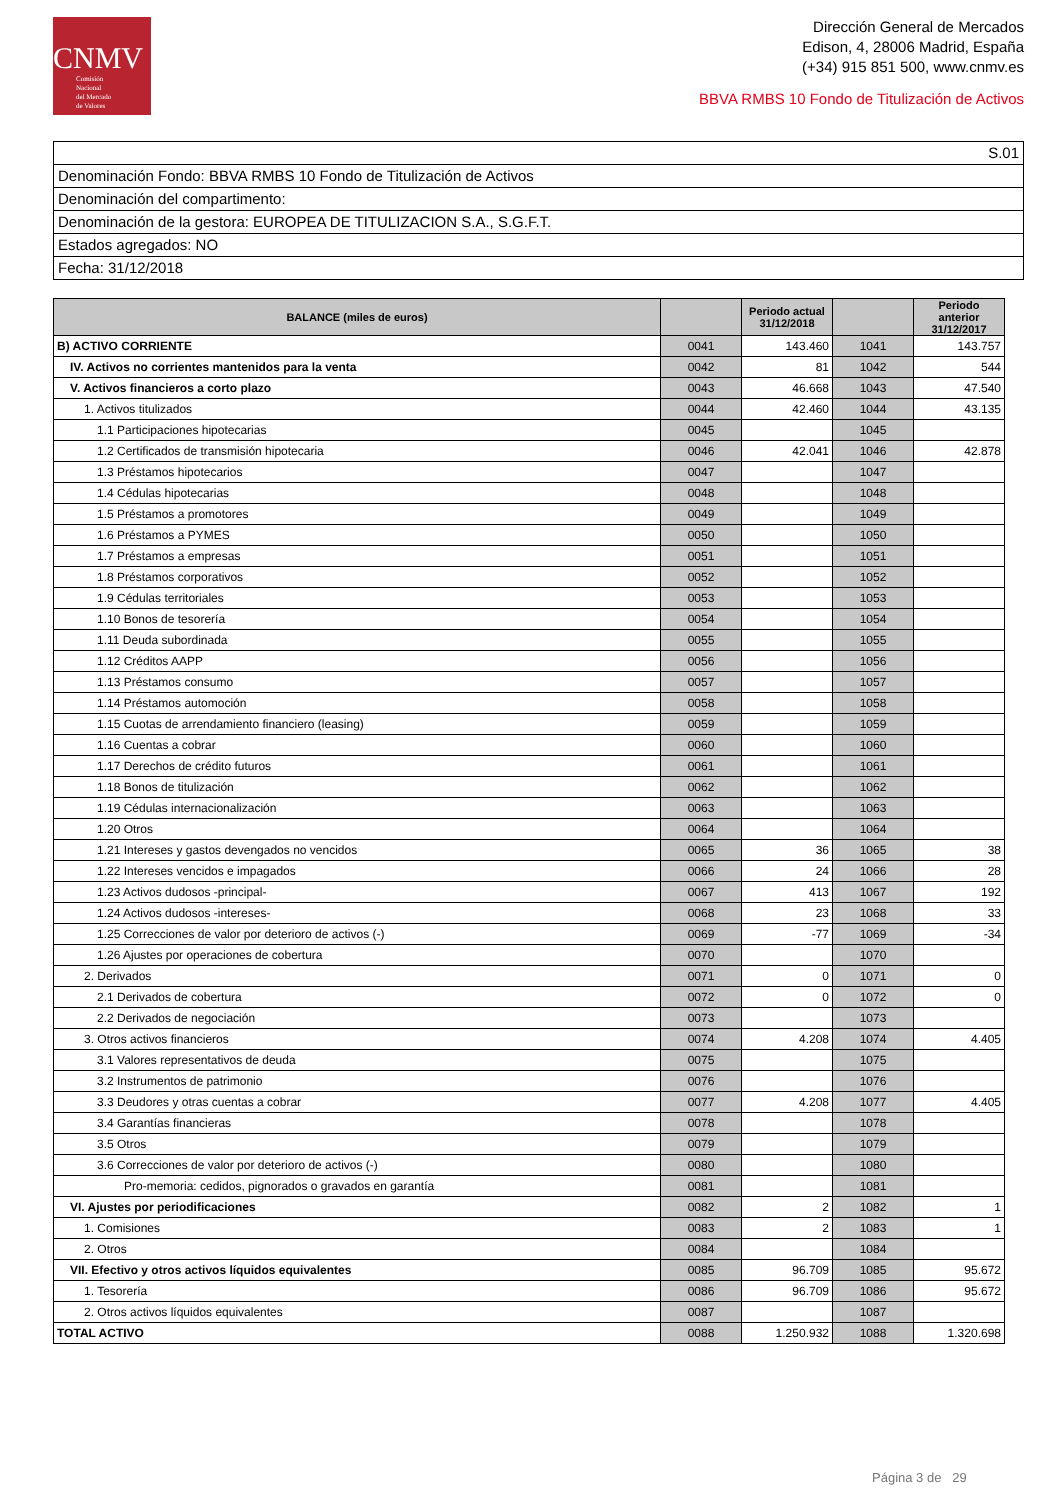CNMV
Comisión
Nacional
del Mercado
de Valores
Dirección General de Mercados
Edison, 4, 28006 Madrid, España
(+34) 915 851 500, www.cnmv.es
BBVA RMBS 10 Fondo de Titulización de Activos
S.01
Denominación Fondo: BBVA RMBS 10 Fondo de Titulización de Activos
Denominación del compartimento:
Denominación de la gestora: EUROPEA DE TITULIZACION S.A., S.G.F.T.
Estados agregados: NO
Fecha: 31/12/2018
| BALANCE (miles de euros) | | Periodo actual 31/12/2018 | | Periodo anterior 31/12/2017 |
| --- | --- | --- | --- | --- |
| B) ACTIVO CORRIENTE | 0041 | 143.460 | 1041 | 143.757 |
| IV. Activos no corrientes mantenidos para la venta | 0042 | 81 | 1042 | 544 |
| V. Activos financieros a corto plazo | 0043 | 46.668 | 1043 | 47.540 |
| 1. Activos titulizados | 0044 | 42.460 | 1044 | 43.135 |
| 1.1 Participaciones hipotecarias | 0045 | | 1045 | |
| 1.2 Certificados de transmisión hipotecaria | 0046 | 42.041 | 1046 | 42.878 |
| 1.3 Préstamos hipotecarios | 0047 | | 1047 | |
| 1.4 Cédulas hipotecarias | 0048 | | 1048 | |
| 1.5 Préstamos a promotores | 0049 | | 1049 | |
| 1.6 Préstamos a PYMES | 0050 | | 1050 | |
| 1.7 Préstamos a empresas | 0051 | | 1051 | |
| 1.8 Préstamos corporativos | 0052 | | 1052 | |
| 1.9 Cédulas territoriales | 0053 | | 1053 | |
| 1.10 Bonos de tesorería | 0054 | | 1054 | |
| 1.11 Deuda subordinada | 0055 | | 1055 | |
| 1.12 Créditos AAPP | 0056 | | 1056 | |
| 1.13 Préstamos consumo | 0057 | | 1057 | |
| 1.14 Préstamos automoción | 0058 | | 1058 | |
| 1.15 Cuotas de arrendamiento financiero (leasing) | 0059 | | 1059 | |
| 1.16 Cuentas a cobrar | 0060 | | 1060 | |
| 1.17 Derechos de crédito futuros | 0061 | | 1061 | |
| 1.18 Bonos de titulización | 0062 | | 1062 | |
| 1.19 Cédulas internacionalización | 0063 | | 1063 | |
| 1.20 Otros | 0064 | | 1064 | |
| 1.21 Intereses y gastos devengados no vencidos | 0065 | 36 | 1065 | 38 |
| 1.22 Intereses vencidos e impagados | 0066 | 24 | 1066 | 28 |
| 1.23 Activos dudosos -principal- | 0067 | 413 | 1067 | 192 |
| 1.24 Activos dudosos -intereses- | 0068 | 23 | 1068 | 33 |
| 1.25 Correcciones de valor por deterioro de activos (-) | 0069 | -77 | 1069 | -34 |
| 1.26 Ajustes por operaciones de cobertura | 0070 | | 1070 | |
| 2. Derivados | 0071 | 0 | 1071 | 0 |
| 2.1 Derivados de cobertura | 0072 | 0 | 1072 | 0 |
| 2.2 Derivados de negociación | 0073 | | 1073 | |
| 3. Otros activos financieros | 0074 | 4.208 | 1074 | 4.405 |
| 3.1 Valores representativos de deuda | 0075 | | 1075 | |
| 3.2 Instrumentos de patrimonio | 0076 | | 1076 | |
| 3.3 Deudores y otras cuentas a cobrar | 0077 | 4.208 | 1077 | 4.405 |
| 3.4 Garantías financieras | 0078 | | 1078 | |
| 3.5 Otros | 0079 | | 1079 | |
| 3.6 Correcciones de valor por deterioro de activos (-) | 0080 | | 1080 | |
| Pro-memoria: cedidos, pignorados o gravados en garantía | 0081 | | 1081 | |
| VI. Ajustes por periodificaciones | 0082 | 2 | 1082 | 1 |
| 1. Comisiones | 0083 | 2 | 1083 | 1 |
| 2. Otros | 0084 | | 1084 | |
| VII. Efectivo y otros activos líquidos equivalentes | 0085 | 96.709 | 1085 | 95.672 |
| 1. Tesorería | 0086 | 96.709 | 1086 | 95.672 |
| 2. Otros activos líquidos equivalentes | 0087 | | 1087 | |
| TOTAL ACTIVO | 0088 | 1.250.932 | 1088 | 1.320.698 |
Página 3 de 29